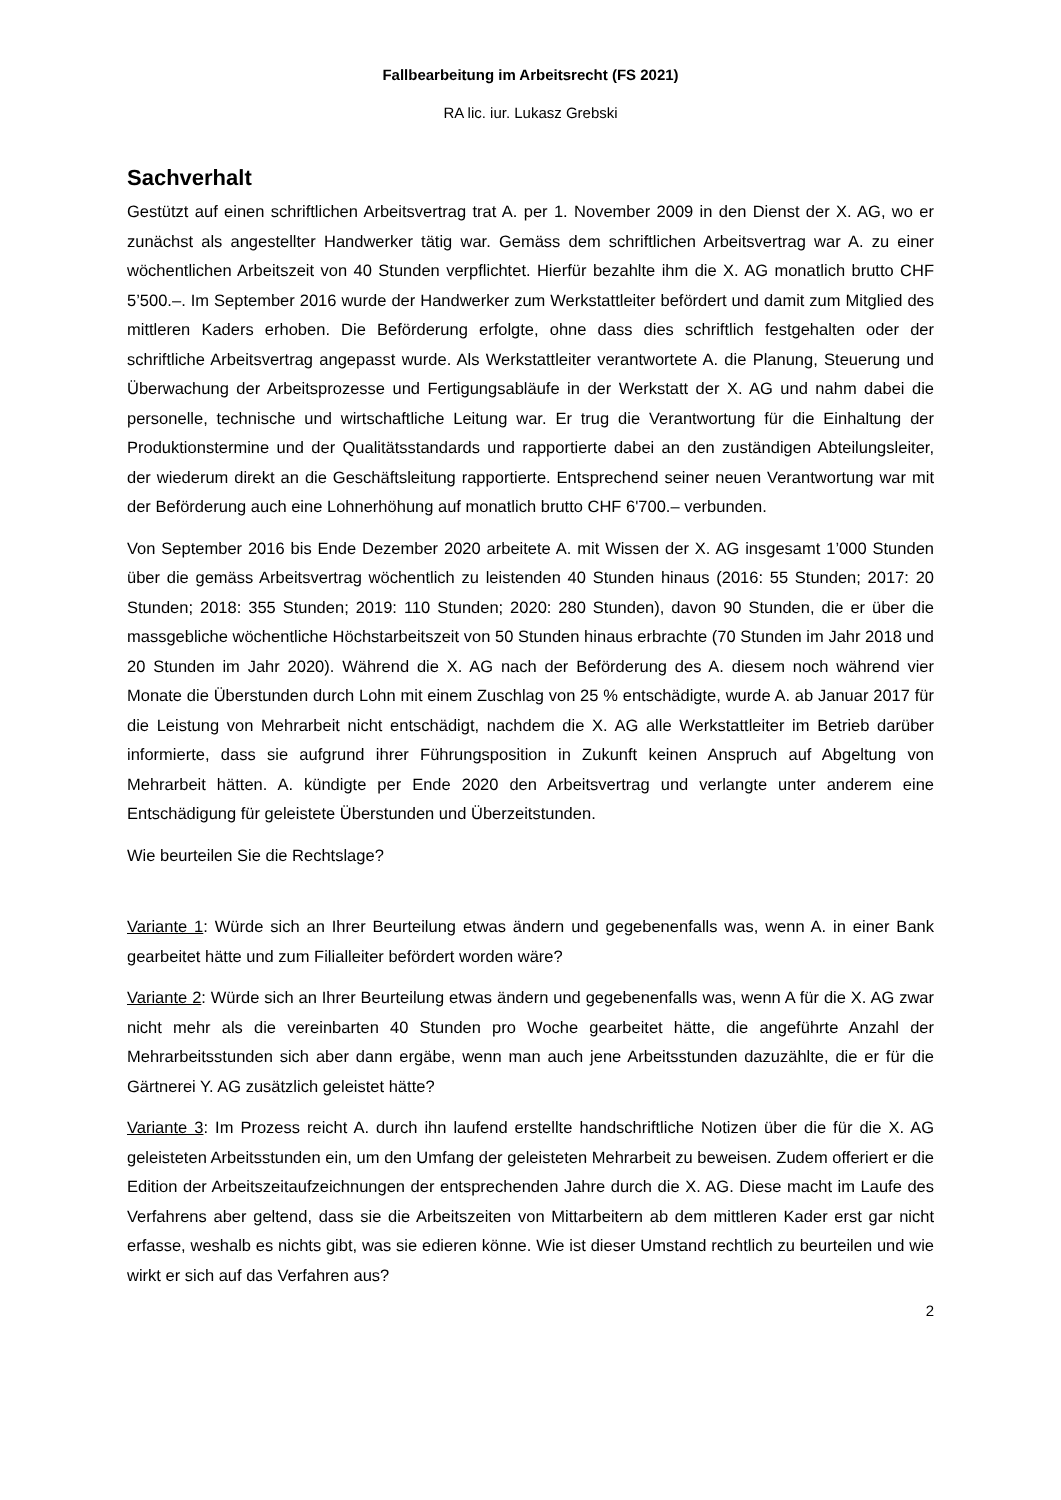Fallbearbeitung im Arbeitsrecht (FS 2021)
RA lic. iur. Lukasz Grebski
Sachverhalt
Gestützt auf einen schriftlichen Arbeitsvertrag trat A. per 1. November 2009 in den Dienst der X. AG, wo er zunächst als angestellter Handwerker tätig war. Gemäss dem schriftlichen Arbeitsvertrag war A. zu einer wöchentlichen Arbeitszeit von 40 Stunden verpflichtet. Hierfür bezahlte ihm die X. AG monatlich brutto CHF 5’500.–. Im September 2016 wurde der Handwerker zum Werkstattleiter befördert und damit zum Mitglied des mittleren Kaders erhoben. Die Beförderung erfolgte, ohne dass dies schriftlich festgehalten oder der schriftliche Arbeitsvertrag angepasst wurde. Als Werkstattleiter verantwortete A. die Planung, Steuerung und Überwachung der Arbeitsprozesse und Fertigungsabläufe in der Werkstatt der X. AG und nahm dabei die personelle, technische und wirtschaftliche Leitung war. Er trug die Verantwortung für die Einhaltung der Produktionstermine und der Qualitätsstandards und rapportierte dabei an den zuständigen Abteilungsleiter, der wiederum direkt an die Geschäftsleitung rapportierte. Entsprechend seiner neuen Verantwortung war mit der Beförderung auch eine Lohnerhöhung auf monatlich brutto CHF 6'700.– verbunden.
Von September 2016 bis Ende Dezember 2020 arbeitete A. mit Wissen der X. AG insgesamt 1’000 Stunden über die gemäss Arbeitsvertrag wöchentlich zu leistenden 40 Stunden hinaus (2016: 55 Stunden; 2017: 20 Stunden; 2018: 355 Stunden; 2019: 110 Stunden; 2020: 280 Stunden), davon 90 Stunden, die er über die massgebliche wöchentliche Höchstarbeitszeit von 50 Stunden hinaus erbrachte (70 Stunden im Jahr 2018 und 20 Stunden im Jahr 2020). Während die X. AG nach der Beförderung des A. diesem noch während vier Monate die Überstunden durch Lohn mit einem Zuschlag von 25 % entschädigte, wurde A. ab Januar 2017 für die Leistung von Mehrarbeit nicht entschädigt, nachdem die X. AG alle Werkstattleiter im Betrieb darüber informierte, dass sie aufgrund ihrer Führungsposition in Zukunft keinen Anspruch auf Abgeltung von Mehrarbeit hätten. A. kündigte per Ende 2020 den Arbeitsvertrag und verlangte unter anderem eine Entschädigung für geleistete Überstunden und Überzeitstunden.
Wie beurteilen Sie die Rechtslage?
Variante 1: Würde sich an Ihrer Beurteilung etwas ändern und gegebenenfalls was, wenn A. in einer Bank gearbeitet hätte und zum Filialleiter befördert worden wäre?
Variante 2: Würde sich an Ihrer Beurteilung etwas ändern und gegebenenfalls was, wenn A für die X. AG zwar nicht mehr als die vereinbarten 40 Stunden pro Woche gearbeitet hätte, die angeführte Anzahl der Mehrarbeitsstunden sich aber dann ergäbe, wenn man auch jene Arbeitsstunden dazuzählte, die er für die Gärtnerei Y. AG zusätzlich geleistet hätte?
Variante 3: Im Prozess reicht A. durch ihn laufend erstellte handschriftliche Notizen über die für die X. AG geleisteten Arbeitsstunden ein, um den Umfang der geleisteten Mehrarbeit zu beweisen. Zudem offeriert er die Edition der Arbeitszeitaufzeichnungen der entsprechenden Jahre durch die X. AG. Diese macht im Laufe des Verfahrens aber geltend, dass sie die Arbeitszeiten von Mittarbeitern ab dem mittleren Kader erst gar nicht erfasse, weshalb es nichts gibt, was sie edieren könne. Wie ist dieser Umstand rechtlich zu beurteilen und wie wirkt er sich auf das Verfahren aus?
2